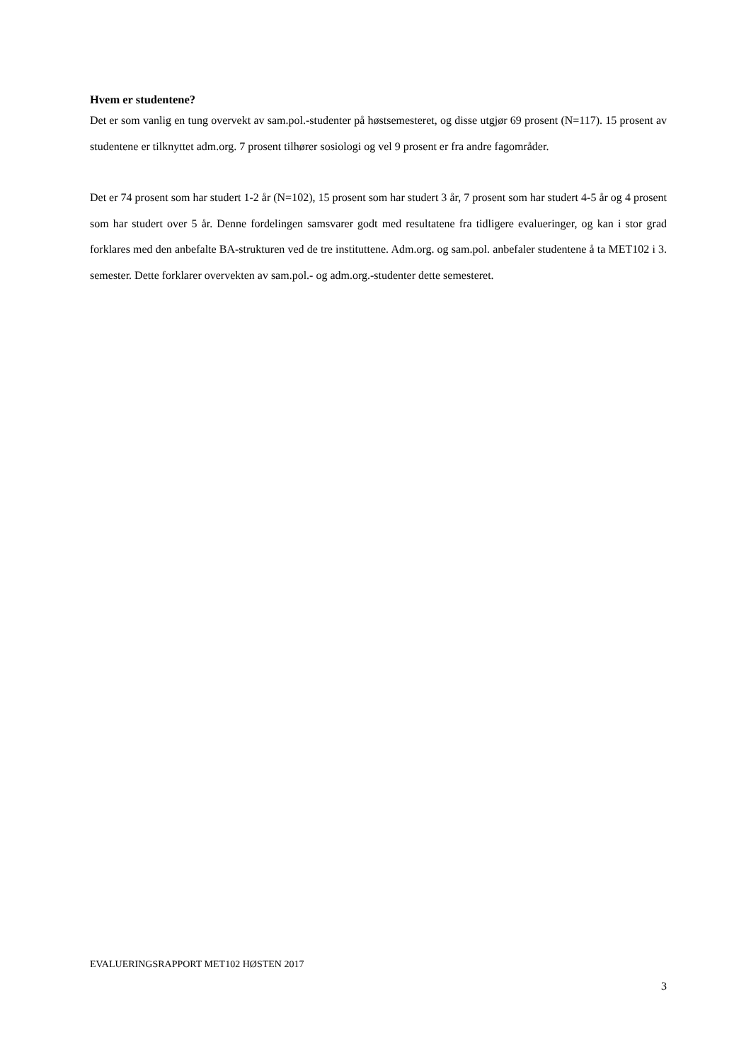Hvem er studentene?
Det er som vanlig en tung overvekt av sam.pol.-studenter på høstsemesteret, og disse utgjør 69 prosent (N=117). 15 prosent av studentene er tilknyttet adm.org. 7 prosent tilhører sosiologi og vel 9 prosent er fra andre fagområder.
Det er 74 prosent som har studert 1-2 år (N=102), 15 prosent som har studert 3 år, 7 prosent som har studert 4-5 år og 4 prosent som har studert over 5 år. Denne fordelingen samsvarer godt med resultatene fra tidligere evalueringer, og kan i stor grad forklares med den anbefalte BA-strukturen ved de tre instituttene. Adm.org. og sam.pol. anbefaler studentene å ta MET102 i 3. semester. Dette forklarer overvekten av sam.pol.- og adm.org.-studenter dette semesteret.
EVALUERINGSRAPPORT MET102 HØSTEN 2017
3